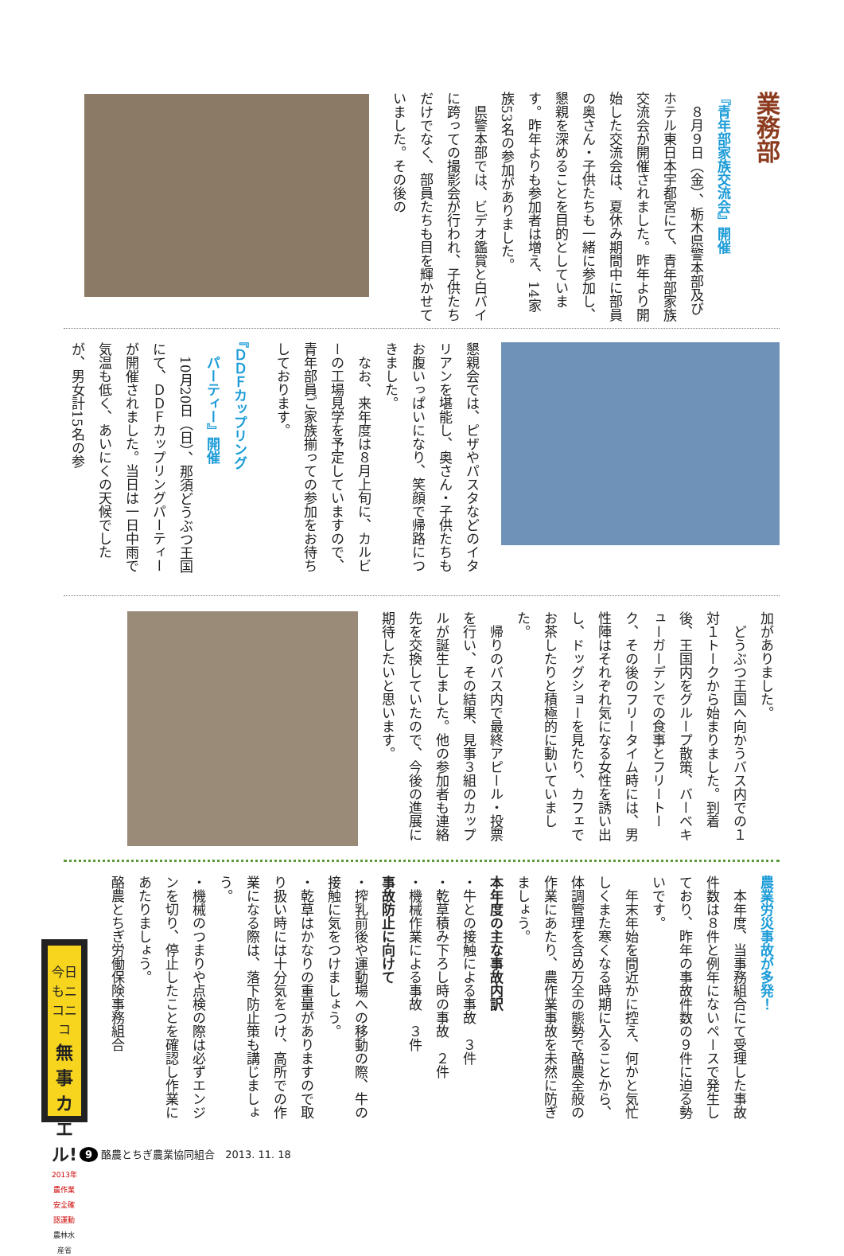業務部
『青年部家族交流会』開催
　８月９日（金）、栃木県警本部及びホテル東日本宇都宮にて、青年部家族交流会が開催されました。昨年より開始した交流会は、夏休み期間中に部員の奥さん・子供たちも一緒に参加し、懇親を深めることを目的としています。昨年よりも参加者は増え、14家族53名の参加がありました。
　県警本部では、ビデオ鑑賞と白バイに跨っての撮影会が行われ、子供たちだけでなく、部員たちも目を輝かせていました。その後の
懇親会では、ピザやパスタなどのイタリアンを堪能し、奥さん・子供たちもお腹いっぱいになり、笑顔で帰路につきました。
　なお、来年度は８月上旬に、カルビーの工場見学を予定していますので、青年部員ご家族揃っての参加をお待ちしております。
『ＤＤＦカップリング
　パーティー』開催
　10月20日（日）、那須どうぶつ王国にて、ＤＤＦカップリングパーティーが開催されました。当日は一日中雨で気温も低く、あいにくの天候でしたが、男女計15名の参
加がありました。
　どうぶつ王国へ向かうバス内での１対１トークから始まりました。到着後、王国内をグループ散策、バーベキューガーデンでの食事とフリートーク、その後のフリータイム時には、男性陣はそれぞれ気になる女性を誘い出し、ドッグショーを見たり、カフェでお茶したりと積極的に動いていました。
　帰りのバス内で最終アピール・投票を行い、その結果、見事３組のカップルが誕生しました。他の参加者も連絡先を交換していたので、今後の進展に期待したいと思います。
農業労災事故が多発！
　本年度、当事務組合にて受理した事故件数は８件と例年にないペースで発生しており、昨年の事故件数の９件に迫る勢いです。
　年末年始を間近かに控え、何かと気忙しくまた寒くなる時期に入ることから、体調管理を含め万全の態勢で酪農全般の作業にあたり、農作業事故を未然に防ぎましょう。
本年度の主な事故内訳
・牛との接触による事故　３件
・乾草積み下ろし時の事故　２件
・機械作業による事故　３件
事故防止に向けて
・搾乳前後や運動場への移動の際、牛の接触に気をつけましょう。
・乾草はかなりの重量がありますので取り扱い時には十分気をつけ、高所での作業になる際は、落下防止策も講じましょう。
・機械のつまりや点検の際は必ずエンジンを切り、停止したことを確認し作業にあたりましょう。
酪農とちぎ労働保険事務組合
今日もニコニコ
無事カエル!
2013年農作業安全確認運動
農林水産省
9 酪農とちぎ農業協同組合　2013. 11. 18